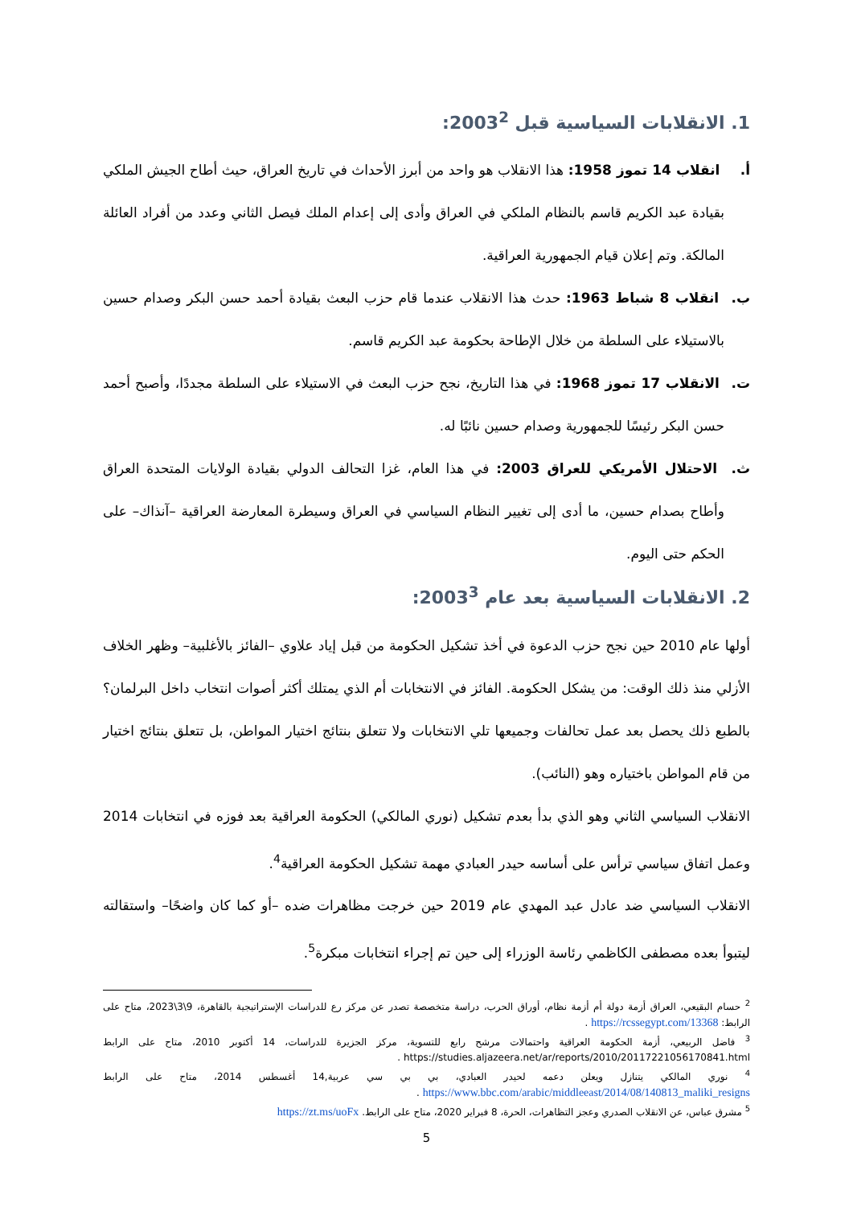1. الانقلابات السياسية قبل 2003<sup>2</sup>:
أ. انقلاب 14 تموز 1958: هذا الانقلاب هو واحد من أبرز الأحداث في تاريخ العراق، حيث أطاح الجيش الملكي بقيادة عبد الكريم قاسم بالنظام الملكي في العراق وأدى إلى إعدام الملك فيصل الثاني وعدد من أفراد العائلة المالكة. وتم إعلان قيام الجمهورية العراقية.
ب. انقلاب 8 شباط 1963: حدث هذا الانقلاب عندما قام حزب البعث بقيادة أحمد حسن البكر وصدام حسين بالاستيلاء على السلطة من خلال الإطاحة بحكومة عبد الكريم قاسم.
ت. الانقلاب 17 تموز 1968: في هذا التاريخ، نجح حزب البعث في الاستيلاء على السلطة مجددًا، وأصبح أحمد حسن البكر رئيسًا للجمهورية وصدام حسين نائبًا له.
ث. الاحتلال الأمريكي للعراق 2003: في هذا العام، غزا التحالف الدولي بقيادة الولايات المتحدة العراق وأطاح بصدام حسين، ما أدى إلى تغيير النظام السياسي في العراق وسيطرة المعارضة العراقية –آنذاك– على الحكم حتى اليوم.
2. الانقلابات السياسية بعد عام 2003<sup>3</sup>:
أولها عام 2010 حين نجح حزب الدعوة في أخذ تشكيل الحكومة من قبل إياد علاوي –الفائز بالأغلبية– وظهر الخلاف الأزلي منذ ذلك الوقت: من يشكل الحكومة. الفائز في الانتخابات أم الذي يمتلك أكثر أصوات انتخاب داخل البرلمان؟ بالطبع ذلك يحصل بعد عمل تحالفات وجميعها تلي الانتخابات ولا تتعلق بنتائج اختيار المواطن، بل تتعلق بنتائج اختيار من قام المواطن باختياره وهو (النائب).
الانقلاب السياسي الثاني وهو الذي بدأ بعدم تشكيل (نوري المالكي) الحكومة العراقية بعد فوزه في انتخابات 2014 وعمل اتفاق سياسي ترأس على أساسه حيدر العبادي مهمة تشكيل الحكومة العراقية<sup>4</sup>.
الانقلاب السياسي ضد عادل عبد المهدي عام 2019 حين خرجت مظاهرات ضده –أو كما كان واضحًا– واستقالته ليتبوأ بعده مصطفى الكاظمي رئاسة الوزراء إلى حين تم إجراء انتخابات مبكرة<sup>5</sup>.
<sup>2</sup> حسام البقيعي، العراق أزمة دولة أم أزمة نظام، أوراق الحرب، دراسة متخصصة تصدر عن مركز رع للدراسات الإستراتيجية بالقاهرة، 9\3\2023، متاح على الرابط: https://rcssegypt.com/13368 .
<sup>3</sup> فاضل الربيعي، أزمة الحكومة العراقية واحتمالات مرشح رابع للتسوية، مركز الجزيرة للدراسات، 14 أكتوبر 2010، متاح على الرابط https://studies.aljazeera.net/ar/reports/2010/20117221056170841.html .
<sup>4</sup> نوري المالكي يتنازل ويعلن دعمه لحيدر العبادي، بي بي سي عربية,14 أغسطس 2014، متاح على الرابط https://www.bbc.com/arabic/middleeast/2014/08/140813_maliki_resigns .
<sup>5</sup> مشرق عباس، عن الانقلاب الصدري وعجز التظاهرات، الحرة، 8 فبراير 2020، متاح على الرابط. https://zt.ms/uoFx
5